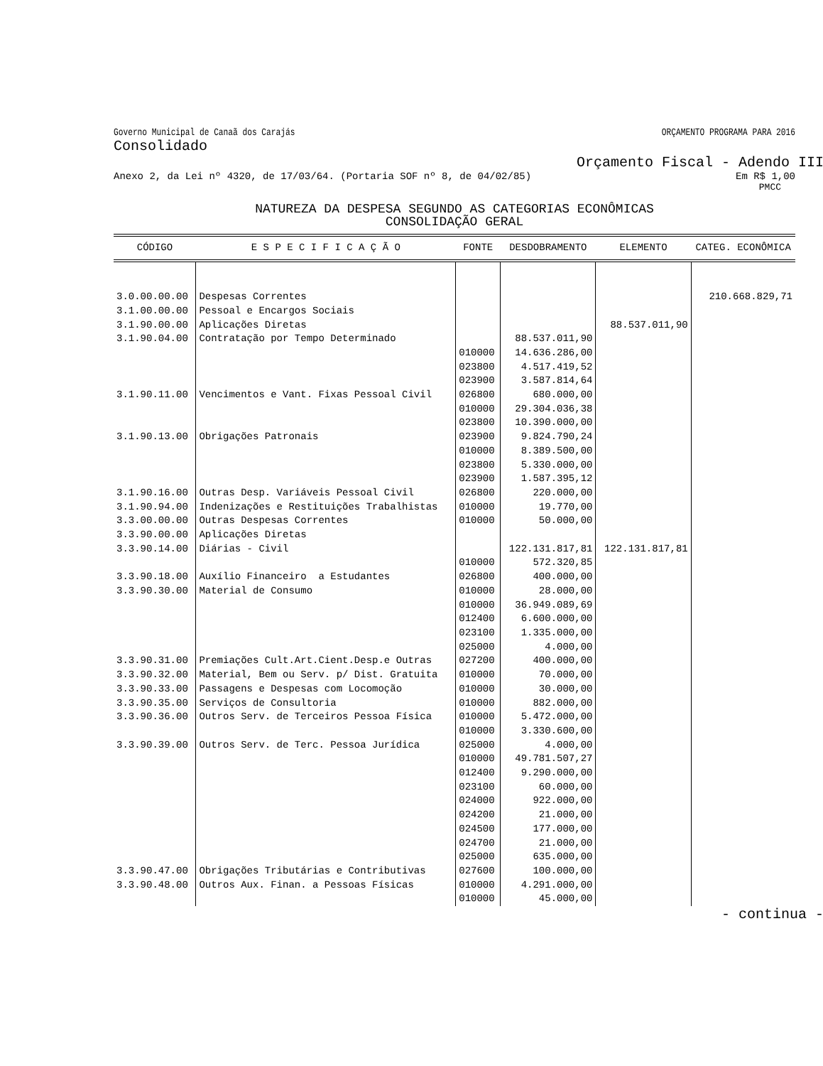Governo Municipal de Canaã dos Carajás ORÇAMENTO PROGRAMA PARA 2016
Consolidado
Orçamento Fiscal - Adendo III
Anexo 2, da Lei nº 4320, de 17/03/64. (Portaria SOF nº 8, de 04/02/85) Em R$ 1,00
PMCC
NATUREZA DA DESPESA SEGUNDO AS CATEGORIAS ECONÔMICAS
CONSOLIDAÇÃO GERAL
| CÓDIGO | E S P E C I F I C A Ç Ã O | FONTE | DESDOBRAMENTO | ELEMENTO | CATEG. ECONÔMICA |
| --- | --- | --- | --- | --- | --- |
| 3.0.00.00.00 3.1.00.00.00 3.1.90.00.00 3.1.90.04.00 3.1.90.11.00 3.1.90.13.00 3.1.90.16.00 3.1.90.94.00 3.3.00.00.00 3.3.90.00.00 3.3.90.14.00 3.3.90.18.00 3.3.90.30.00 3.3.90.31.00 3.3.90.32.00 3.3.90.33.00 3.3.90.35.00 3.3.90.36.00 3.3.90.39.00 3.3.90.47.00 3.3.90.48.00 | Despesas Correntes Pessoal e Encargos Sociais Aplicações Diretas Contratação por Tempo Determinado Vencimentos e Vant. Fixas Pessoal Civil Obrigações Patronais Outras Desp. Variáveis Pessoal Civil Indenizações e Restituições Trabalhistas Outras Despesas Correntes Aplicações Diretas Diárias - Civil Auxílio Financeiro a Estudantes Material de Consumo Premiações Cult.Art.Cient.Desp.e Outras Material, Bem ou Serv. p/ Dist. Gratuita Passagens e Despesas com Locomoção Serviços de Consultoria Outros Serv. de Terceiros Pessoa Física Outros Serv. de Terc. Pessoa Jurídica Obrigações Tributárias e Contributivas Outros Aux. Finan. a Pessoas Físicas | 010000 023800 023900 026800 010000 023800 023900 010000 023800 023900 026800 010000 010000 010000 026800 010000 010000 012400 023100 025000 027200 010000 010000 010000 010000 010000 025000 010000 012400 023100 024000 024200 024500 024700 025000 027600 010000 010000 | 88.537.011,90 14.636.286,00 4.517.419,52 3.587.814,64 680.000,00 29.304.036,38 10.390.000,00 9.824.790,24 8.389.500,00 5.330.000,00 1.587.395,12 220.000,00 19.770,00 50.000,00 122.131.817,81 572.320,85 400.000,00 28.000,00 36.949.089,69 6.600.000,00 1.335.000,00 4.000,00 400.000,00 70.000,00 30.000,00 882.000,00 5.472.000,00 3.330.600,00 4.000,00 49.781.507,27 9.290.000,00 60.000,00 922.000,00 21.000,00 177.000,00 21.000,00 635.000,00 100.000,00 4.291.000,00 45.000,00 | 88.537.011,90 122.131.817,81 | 210.668.829,71 |
- continua -